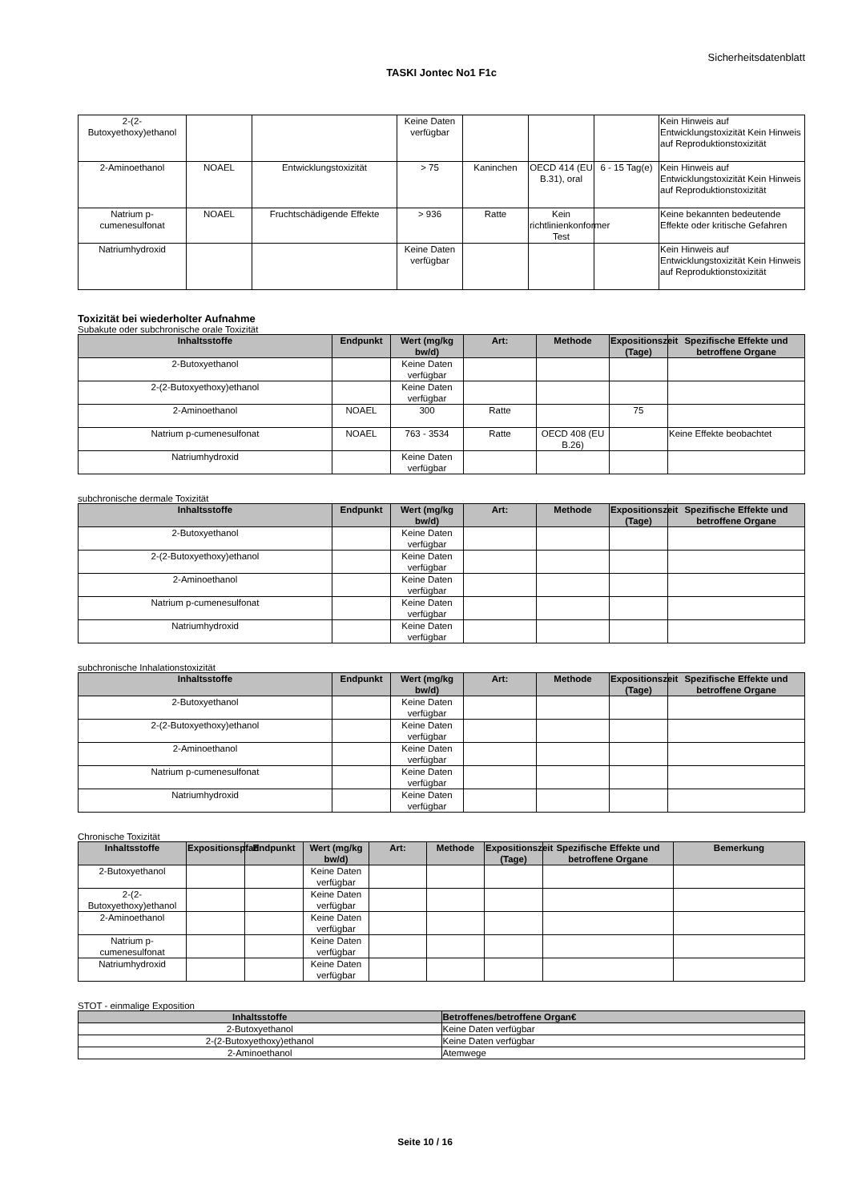Sicherheitsdatenblatt
TASKI Jontec No1 F1c
| 2-(2-Butoxyethoxy)ethanol | | | Keine Daten verfügbar | | | | Kein Hinweis auf Entwicklungstoxizität Kein Hinweis auf Reproduktionstoxizität |
| 2-Aminoethanol | NOAEL | Entwicklungstoxizität | > 75 | Kaninchen | OECD 414 (EU B.31), oral | 6 - 15 Tag(e) | Kein Hinweis auf Entwicklungstoxizität Kein Hinweis auf Reproduktionstoxizität |
| Natrium p-cumenesulfonat | NOAEL | Fruchtschädigende Effekte | > 936 | Ratte | Kein richtlinienkonformer Test | | Keine bekannten bedeutende Effekte oder kritische Gefahren |
| Natriumhydroxid | | | Keine Daten verfügbar | | | | Kein Hinweis auf Entwicklungstoxizität Kein Hinweis auf Reproduktionstoxizität |
Toxizität bei wiederholter Aufnahme
Subakute oder subchronische orale Toxizität
| Inhaltsstoffe | Endpunkt | Wert (mg/kg bw/d) | Art: | Methode | Expositionszeit (Tage) | Spezifische Effekte und betroffene Organe |
| --- | --- | --- | --- | --- | --- | --- |
| 2-Butoxyethanol | | Keine Daten verfügbar | | | | |
| 2-(2-Butoxyethoxy)ethanol | | Keine Daten verfügbar | | | | |
| 2-Aminoethanol | NOAEL | 300 | Ratte | | 75 | |
| Natrium p-cumenesulfonat | NOAEL | 763 - 3534 | Ratte | OECD 408 (EU B.26) | | Keine Effekte beobachtet |
| Natriumhydroxid | | Keine Daten verfügbar | | | | |
subchronische dermale Toxizität
| Inhaltsstoffe | Endpunkt | Wert (mg/kg bw/d) | Art: | Methode | Expositionszeit (Tage) | Spezifische Effekte und betroffene Organe |
| --- | --- | --- | --- | --- | --- | --- |
| 2-Butoxyethanol | | Keine Daten verfügbar | | | | |
| 2-(2-Butoxyethoxy)ethanol | | Keine Daten verfügbar | | | | |
| 2-Aminoethanol | | Keine Daten verfügbar | | | | |
| Natrium p-cumenesulfonat | | Keine Daten verfügbar | | | | |
| Natriumhydroxid | | Keine Daten verfügbar | | | | |
subchronische Inhalationstoxizität
| Inhaltsstoffe | Endpunkt | Wert (mg/kg bw/d) | Art: | Methode | Expositionszeit (Tage) | Spezifische Effekte und betroffene Organe |
| --- | --- | --- | --- | --- | --- | --- |
| 2-Butoxyethanol | | Keine Daten verfügbar | | | | |
| 2-(2-Butoxyethoxy)ethanol | | Keine Daten verfügbar | | | | |
| 2-Aminoethanol | | Keine Daten verfügbar | | | | |
| Natrium p-cumenesulfonat | | Keine Daten verfügbar | | | | |
| Natriumhydroxid | | Keine Daten verfügbar | | | | |
Chronische Toxizität
| Inhaltsstoffe | Expositionspfad | Endpunkt | Wert (mg/kg bw/d) | Art: | Methode | Expositionszeit (Tage) | Spezifische Effekte und betroffene Organe | Bemerkung |
| --- | --- | --- | --- | --- | --- | --- | --- | --- |
| 2-Butoxyethanol | | | Keine Daten verfügbar | | | | | |
| 2-(2-Butoxyethoxy)ethanol | | | Keine Daten verfügbar | | | | | |
| 2-Aminoethanol | | | Keine Daten verfügbar | | | | | |
| Natrium p-cumenesulfonat | | | Keine Daten verfügbar | | | | | |
| Natriumhydroxid | | | Keine Daten verfügbar | | | | | |
STOT - einmalige Exposition
| Inhaltsstoffe | Betroffenes/betroffene Organ€ |
| --- | --- |
| 2-Butoxyethanol | Keine Daten verfügbar |
| 2-(2-Butoxyethoxy)ethanol | Keine Daten verfügbar |
| 2-Aminoethanol | Atemwege |
Seite 10 / 16